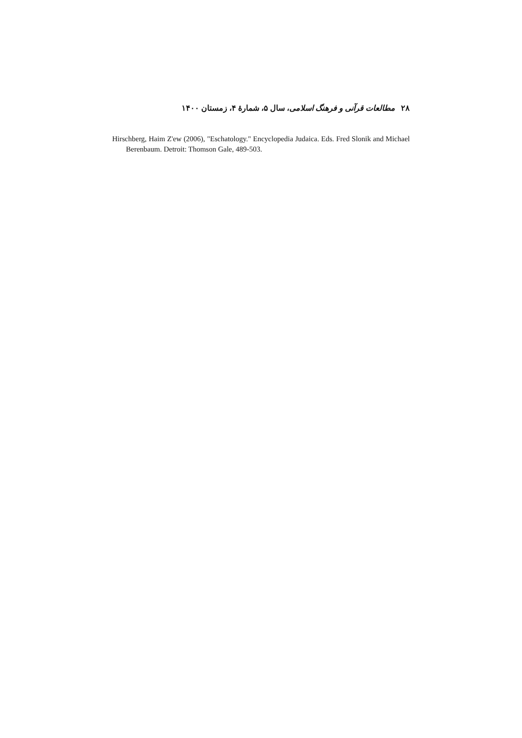۲۸ مطالعات قرآنی و فرهنگ اسلامی، سال ۵، شمارهٔ ۴، زمستان ۱۴۰۰
Hirschberg, Haim Z'ew (2006), "Eschatology." Encyclopedia Judaica. Eds. Fred Slonik and Michael Berenbaum. Detroit: Thomson Gale, 489-503.